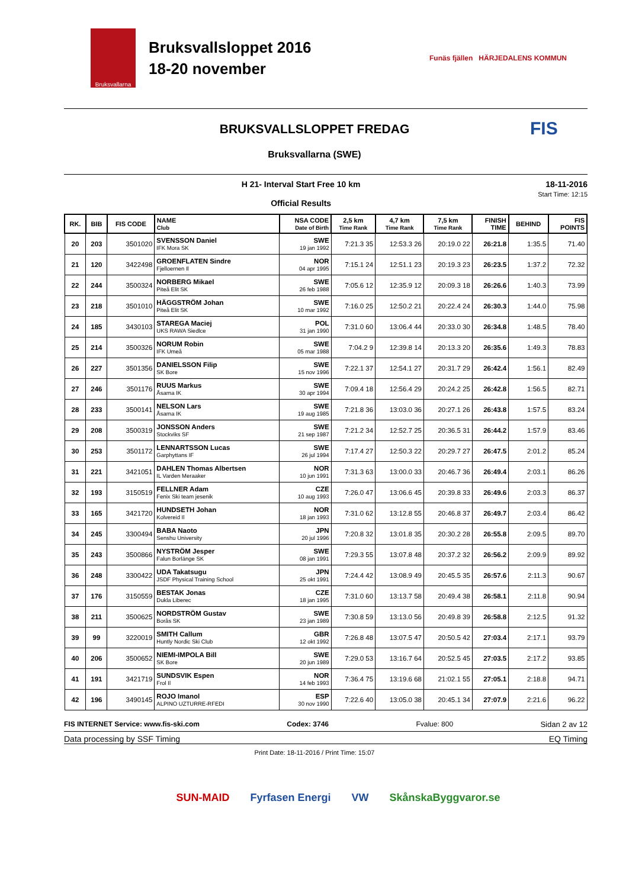Bruksvallarna
Bruksvallsloppet 2016
18-20 november
Funäs fjällen HÄRJEDALENS KOMMUN
BRUKSVALLSLOPPET FREDAG
Bruksvallarna (SWE)
FIS
H 21- Interval Start Free 10 km
Official Results 18-11-2016
Start Time: 12:15
| RK. | BIB | FIS CODE | NAME Club | NSA CODE Date of Birth | 2,5 km Time Rank | 4,7 km Time Rank | 7,5 km Time Rank | FINISH TIME | BEHIND | FIS POINTS |
| --- | --- | --- | --- | --- | --- | --- | --- | --- | --- | --- |
| 20 | 203 | 3501020 | SVENSSON Daniel IFK Mora SK | SWE 19 jan 1992 | 7:21.3 35 | 12:53.3 26 | 20:19.0 22 | 26:21.8 | 1:35.5 | 71.40 |
| 21 | 120 | 3422498 | GROENFLATEN Sindre Fjelloernen Il | NOR 04 apr 1995 | 7:15.1 24 | 12:51.1 23 | 20:19.3 23 | 26:23.5 | 1:37.2 | 72.32 |
| 22 | 244 | 3500324 | NORBERG Mikael Piteå Elit SK | SWE 26 feb 1988 | 7:05.6 12 | 12:35.9 12 | 20:09.3 18 | 26:26.6 | 1:40.3 | 73.99 |
| 23 | 218 | 3501010 | HÄGGSTRÖM Johan Piteå Elit SK | SWE 10 mar 1992 | 7:16.0 25 | 12:50.2 21 | 20:22.4 24 | 26:30.3 | 1:44.0 | 75.98 |
| 24 | 185 | 3430103 | STAREGA Maciej UKS RAWA Siedlce | POL 31 jan 1990 | 7:31.0 60 | 13:06.4 44 | 20:33.0 30 | 26:34.8 | 1:48.5 | 78.40 |
| 25 | 214 | 3500326 | NORUM Robin IFK Umeå | SWE 05 mar 1988 | 7:04.2 9 | 12:39.8 14 | 20:13.3 20 | 26:35.6 | 1:49.3 | 78.83 |
| 26 | 227 | 3501356 | DANIELSSON Filip SK Bore | SWE 15 nov 1996 | 7:22.1 37 | 12:54.1 27 | 20:31.7 29 | 26:42.4 | 1:56.1 | 82.49 |
| 27 | 246 | 3501176 | RUUS Markus Åsarna IK | SWE 30 apr 1994 | 7:09.4 18 | 12:56.4 29 | 20:24.2 25 | 26:42.8 | 1:56.5 | 82.71 |
| 28 | 233 | 3500141 | NELSON Lars Åsarna IK | SWE 19 aug 1985 | 7:21.8 36 | 13:03.0 36 | 20:27.1 26 | 26:43.8 | 1:57.5 | 83.24 |
| 29 | 208 | 3500319 | JONSSON Anders Stockviks SF | SWE 21 sep 1987 | 7:21.2 34 | 12:52.7 25 | 20:36.5 31 | 26:44.2 | 1:57.9 | 83.46 |
| 30 | 253 | 3501172 | LENNARTSSON Lucas Garphyttans IF | SWE 26 jul 1994 | 7:17.4 27 | 12:50.3 22 | 20:29.7 27 | 26:47.5 | 2:01.2 | 85.24 |
| 31 | 221 | 3421051 | DAHLEN Thomas Albertsen IL Varden Meraaker | NOR 10 jun 1991 | 7:31.3 63 | 13:00.0 33 | 20:46.7 36 | 26:49.4 | 2:03.1 | 86.26 |
| 32 | 193 | 3150519 | FELLNER Adam Fenix Ski team jesenik | CZE 10 aug 1993 | 7:26.0 47 | 13:06.6 45 | 20:39.8 33 | 26:49.6 | 2:03.3 | 86.37 |
| 33 | 165 | 3421720 | HUNDSETH Johan Kolvereid Il | NOR 18 jan 1993 | 7:31.0 62 | 13:12.8 55 | 20:46.8 37 | 26:49.7 | 2:03.4 | 86.42 |
| 34 | 245 | 3300494 | BABA Naoto Senshu University | JPN 20 jul 1996 | 7:20.8 32 | 13:01.8 35 | 20:30.2 28 | 26:55.8 | 2:09.5 | 89.70 |
| 35 | 243 | 3500866 | NYSTRÖM Jesper Falun Borlänge SK | SWE 08 jan 1991 | 7:29.3 55 | 13:07.8 48 | 20:37.2 32 | 26:56.2 | 2:09.9 | 89.92 |
| 36 | 248 | 3300422 | UDA Takatsugu JSDF Physical Training School | JPN 25 okt 1991 | 7:24.4 42 | 13:08.9 49 | 20:45.5 35 | 26:57.6 | 2:11.3 | 90.67 |
| 37 | 176 | 3150559 | BESTAK Jonas Dukla Liberec | CZE 18 jan 1995 | 7:31.0 60 | 13:13.7 58 | 20:49.4 38 | 26:58.1 | 2:11.8 | 90.94 |
| 38 | 211 | 3500625 | NORDSTRÖM Gustav Borås SK | SWE 23 jan 1989 | 7:30.8 59 | 13:13.0 56 | 20:49.8 39 | 26:58.8 | 2:12.5 | 91.32 |
| 39 | 99 | 3220019 | SMITH Callum Huntly Nordic Ski Club | GBR 12 okt 1992 | 7:26.8 48 | 13:07.5 47 | 20:50.5 42 | 27:03.4 | 2:17.1 | 93.79 |
| 40 | 206 | 3500652 | NIEMI-IMPOLA Bill SK Bore | SWE 20 jun 1989 | 7:29.0 53 | 13:16.7 64 | 20:52.5 45 | 27:03.5 | 2:17.2 | 93.85 |
| 41 | 191 | 3421719 | SUNDSVIK Espen Frol Il | NOR 14 feb 1993 | 7:36.4 75 | 13:19.6 68 | 21:02.1 55 | 27:05.1 | 2:18.8 | 94.71 |
| 42 | 196 | 3490145 | ROJO Imanol ALPINO UZTURRE-RFEDI | ESP 30 nov 1990 | 7:22.6 40 | 13:05.0 38 | 20:45.1 34 | 27:07.9 | 2:21.6 | 96.22 |
FIS INTERNET Service: www.fis-ski.com Codex: 3746 Fvalue: 800 Sidan 2 av 12
Data processing by SSF Timing EQ Timing
Print Date: 18-11-2016 / Print Time: 15:07
SUN-MAID Fyrfasen Energi VW SkånskaByggvaror.se